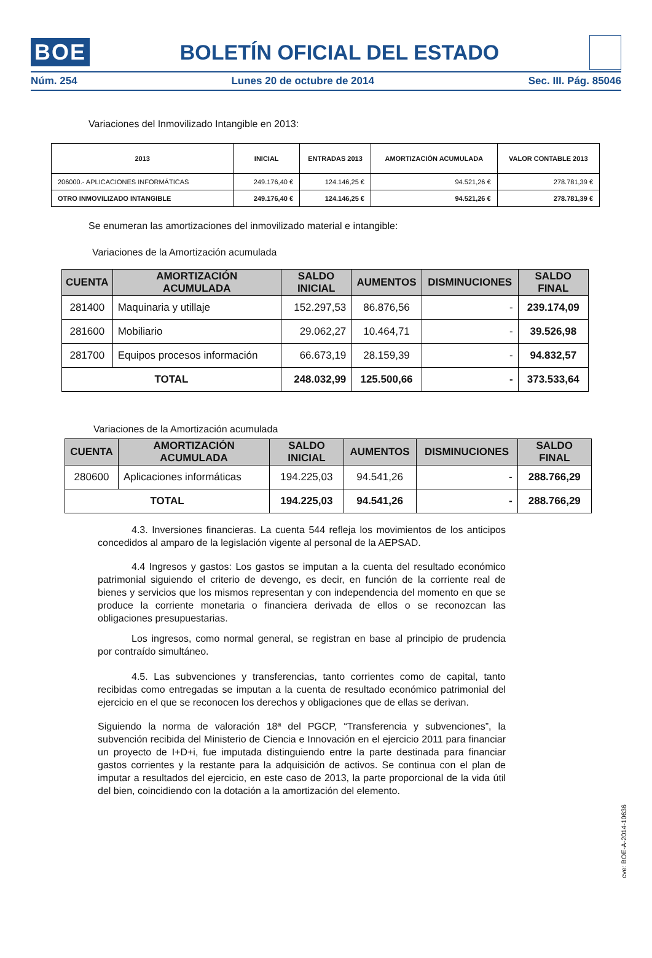BOE BOLETÍN OFICIAL DEL ESTADO
Núm. 254 Lunes 20 de octubre de 2014 Sec. III. Pág. 85046
Variaciones del Inmovilizado Intangible en 2013:
| 2013 | INICIAL | ENTRADAS 2013 | AMORTIZACIÓN ACUMULADA | VALOR CONTABLE 2013 |
| --- | --- | --- | --- | --- |
| 206000.- APLICACIONES INFORMÁTICAS | 249.176,40 € | 124.146,25 € | 94.521,26 € | 278.781,39 € |
| OTRO INMOVILIZADO INTANGIBLE | 249.176,40 € | 124.146,25 € | 94.521,26 € | 278.781,39 € |
Se enumeran las amortizaciones del inmovilizado material e intangible:
Variaciones de la Amortización acumulada
| CUENTA | AMORTIZACIÓN ACUMULADA | SALDO INICIAL | AUMENTOS | DISMINUCIONES | SALDO FINAL |
| --- | --- | --- | --- | --- | --- |
| 281400 | Maquinaria y utillaje | 152.297,53 | 86.876,56 | - | 239.174,09 |
| 281600 | Mobiliario | 29.062,27 | 10.464,71 | - | 39.526,98 |
| 281700 | Equipos procesos información | 66.673,19 | 28.159,39 | - | 94.832,57 |
| TOTAL | | 248.032,99 | 125.500,66 | - | 373.533,64 |
Variaciones de la Amortización acumulada
| CUENTA | AMORTIZACIÓN ACUMULADA | SALDO INICIAL | AUMENTOS | DISMINUCIONES | SALDO FINAL |
| --- | --- | --- | --- | --- | --- |
| 280600 | Aplicaciones informáticas | 194.225,03 | 94.541,26 | - | 288.766,29 |
| TOTAL | | 194.225,03 | 94.541,26 | - | 288.766,29 |
4.3. Inversiones financieras. La cuenta 544 refleja los movimientos de los anticipos concedidos al amparo de la legislación vigente al personal de la AEPSAD.
4.4 Ingresos y gastos: Los gastos se imputan a la cuenta del resultado económico patrimonial siguiendo el criterio de devengo, es decir, en función de la corriente real de bienes y servicios que los mismos representan y con independencia del momento en que se produce la corriente monetaria o financiera derivada de ellos o se reconozcan las obligaciones presupuestarias.
Los ingresos, como normal general, se registran en base al principio de prudencia por contraído simultáneo.
4.5. Las subvenciones y transferencias, tanto corrientes como de capital, tanto recibidas como entregadas se imputan a la cuenta de resultado económico patrimonial del ejercicio en el que se reconocen los derechos y obligaciones que de ellas se derivan.
Siguiendo la norma de valoración 18ª del PGCP, “Transferencia y subvenciones”, la subvención recibida del Ministerio de Ciencia e Innovación en el ejercicio 2011 para financiar un proyecto de I+D+i, fue imputada distinguiendo entre la parte destinada para financiar gastos corrientes y la restante para la adquisición de activos. Se continua con el plan de imputar a resultados del ejercicio, en este caso de 2013, la parte proporcional de la vida útil del bien, coincidiendo con la dotación a la amortización del elemento.
cve: BOE-A-2014-10636